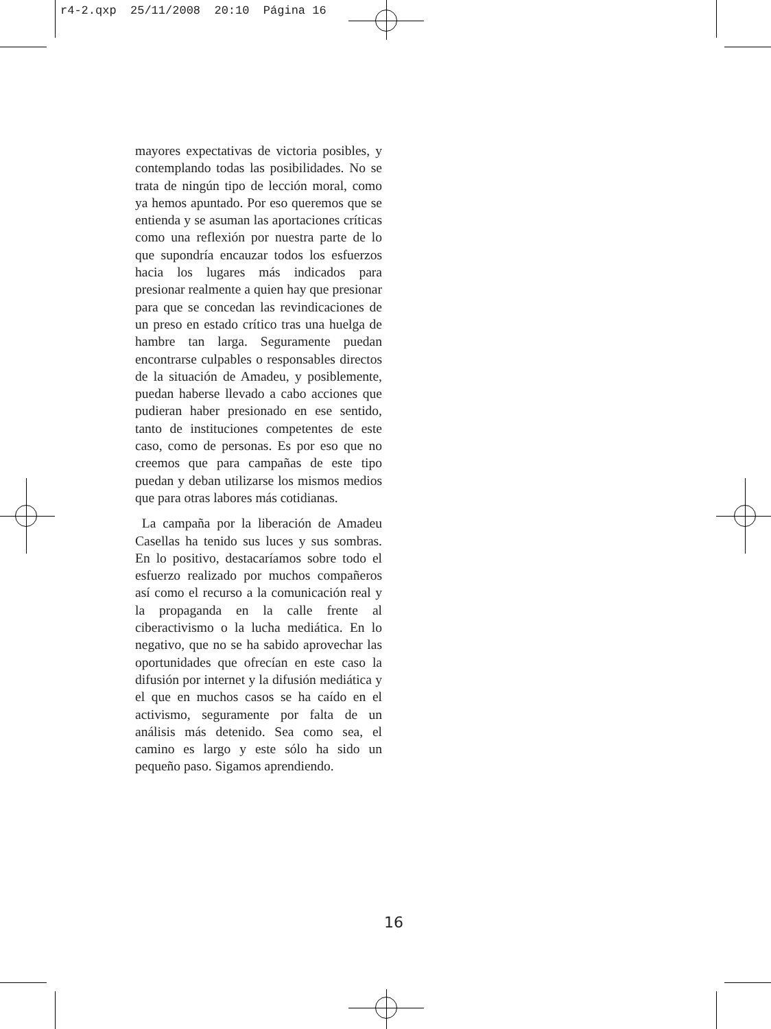r4-2.qxp 25/11/2008 20:10 Página 16
mayores expectativas de victoria posibles, y contemplando todas las posibilidades. No se trata de ningún tipo de lección moral, como ya hemos apuntado. Por eso queremos que se entienda y se asuman las aportaciones críticas como una reflexión por nuestra parte de lo que supondría encauzar todos los esfuerzos hacia los lugares más indicados para presionar realmente a quien hay que presionar para que se concedan las revindicaciones de un preso en estado crítico tras una huelga de hambre tan larga. Seguramente puedan encontrarse culpables o responsables directos de la situación de Amadeu, y posiblemente, puedan haberse llevado a cabo acciones que pudieran haber presionado en ese sentido, tanto de instituciones competentes de este caso, como de personas. Es por eso que no creemos que para campañas de este tipo puedan y deban utilizarse los mismos medios que para otras labores más cotidianas.
La campaña por la liberación de Amadeu Casellas ha tenido sus luces y sus sombras. En lo positivo, destacaríamos sobre todo el esfuerzo realizado por muchos compañeros así como el recurso a la comunicación real y la propaganda en la calle frente al ciberactivismo o la lucha mediática. En lo negativo, que no se ha sabido aprovechar las oportunidades que ofrecían en este caso la difusión por internet y la difusión mediática y el que en muchos casos se ha caído en el activismo, seguramente por falta de un análisis más detenido. Sea como sea, el camino es largo y este sólo ha sido un pequeño paso. Sigamos aprendiendo.
16